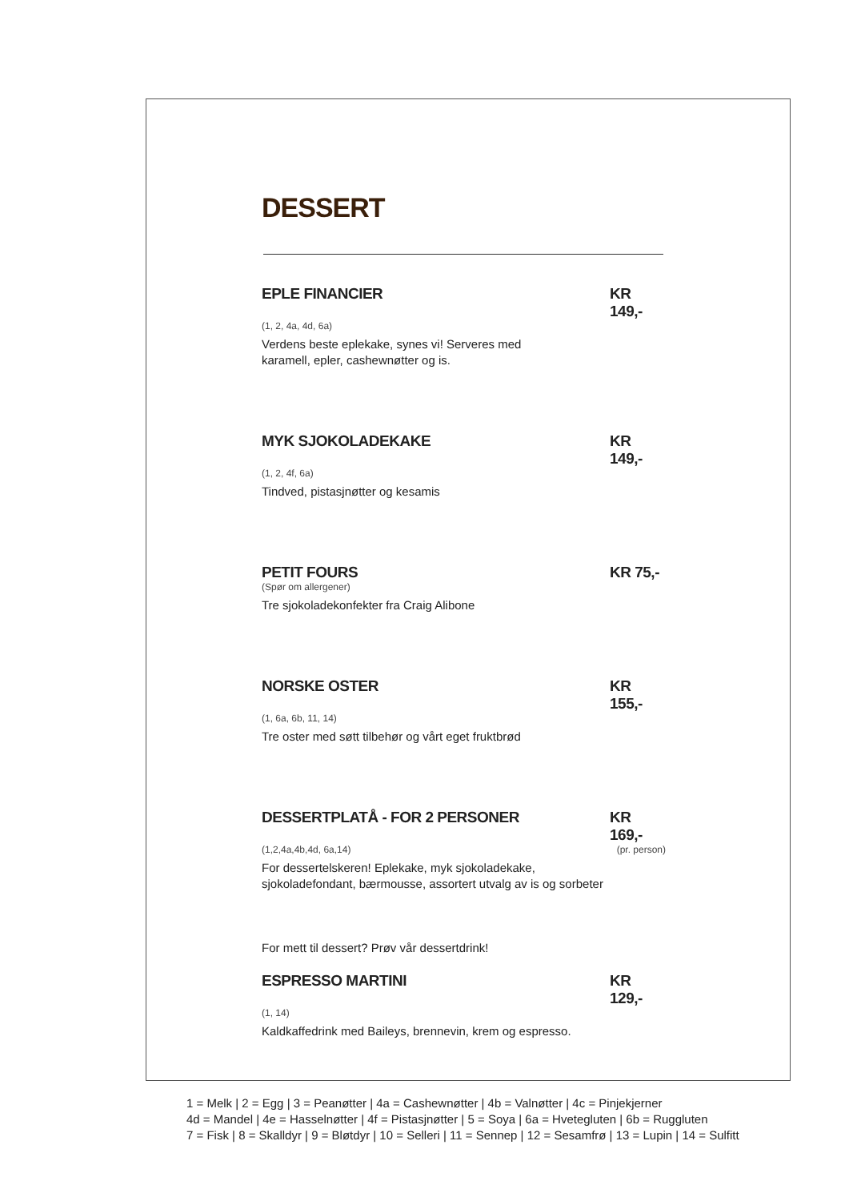DESSERT
EPLE FINANCIER KR 149,-
(1, 2, 4a, 4d, 6a)
Verdens beste eplekake, synes vi! Serveres med
karamell, epler, cashewnøtter og is.
MYK SJOKOLADEKAKE KR 149,-
(1, 2, 4f, 6a)
Tindved, pistasjnøtter og kesamis
PETIT FOURS KR 75,-
(Spør om allergener)
Tre sjokoladekonfekter fra Craig Alibone
NORSKE OSTER KR 155,-
(1, 6a, 6b, 11, 14)
Tre oster med søtt tilbehør og vårt eget fruktbrød
DESSERTPLATÅ - FOR 2 PERSONER KR 169,-
(1,2,4a,4b,4d, 6a,14) (pr. person)
For dessertelskeren! Eplekake, myk sjokoladekake,
sjokoladefondant, bærmousse, assortert utvalg av is og sorbeter
For mett til dessert? Prøv vår dessertdrink!
ESPRESSO MARTINI KR 129,-
(1, 14)
Kaldkaffedrink med Baileys, brennevin, krem og espresso.
1 = Melk | 2 = Egg | 3 = Peanøtter | 4a = Cashewnøtter | 4b = Valnøtter | 4c = Pinjekjerner
4d = Mandel | 4e = Hasselnøtter | 4f = Pistasjnøtter | 5 = Soya | 6a = Hvetegluten | 6b = Ruggluten
7 = Fisk | 8 = Skalldyr | 9 = Bløtdyr | 10 = Selleri | 11 = Sennep | 12 = Sesamfrø | 13 = Lupin | 14 = Sulfitt